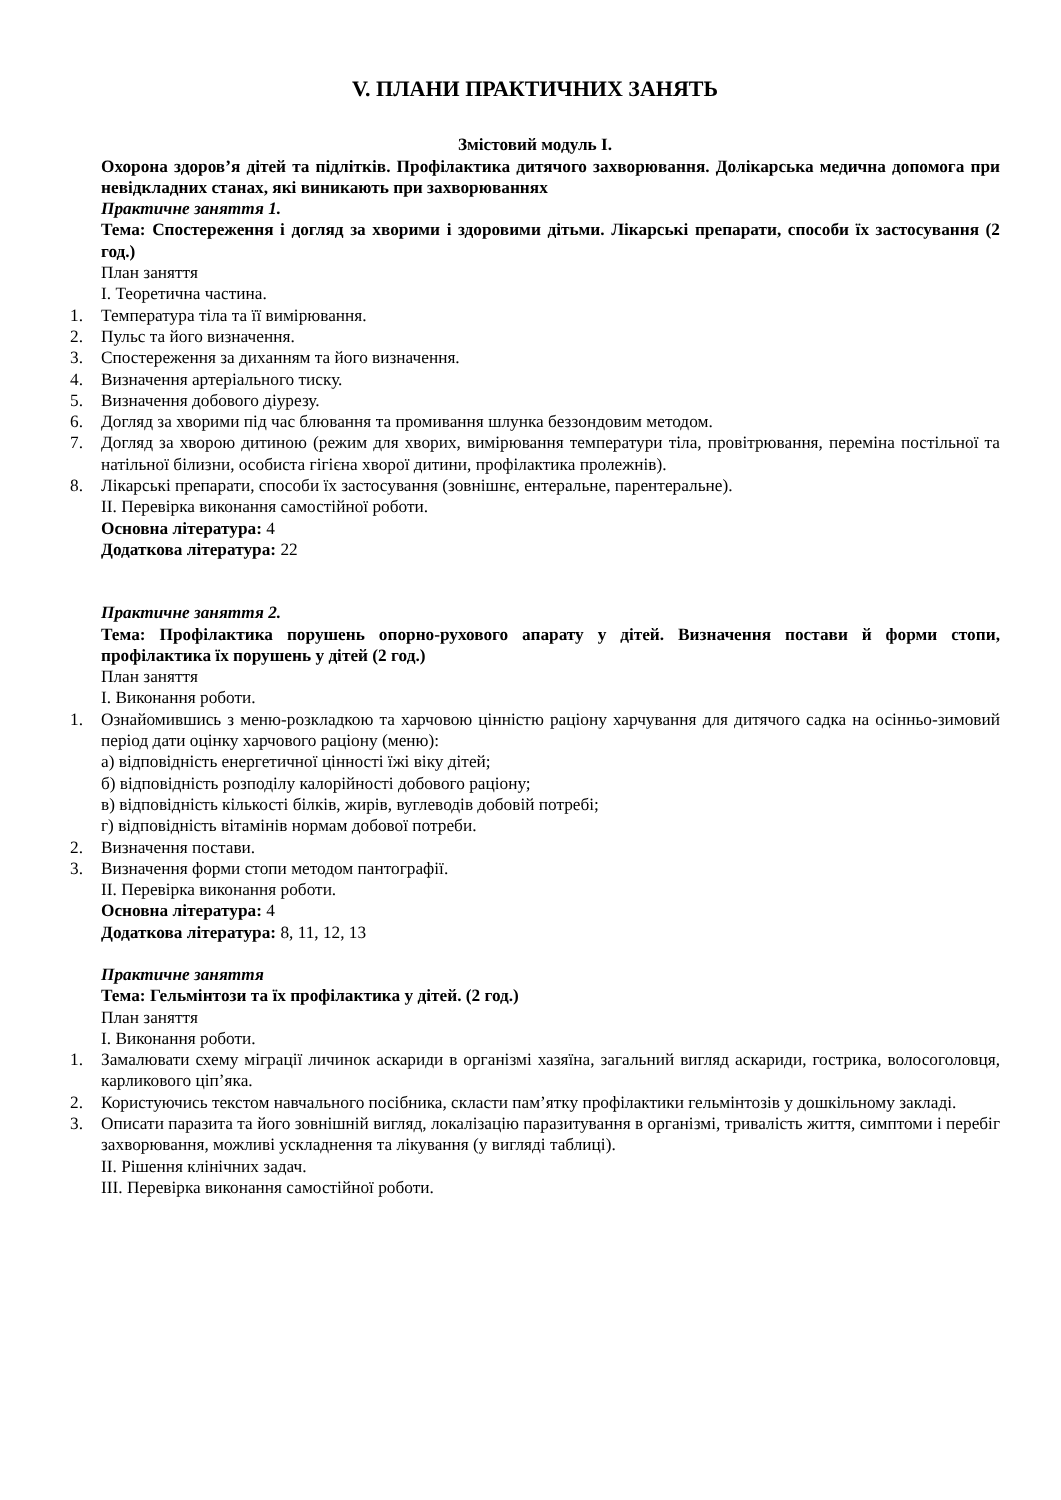V. ПЛАНИ ПРАКТИЧНИХ ЗАНЯТЬ
Змістовий модуль I.
Охорона здоров’я дітей та підлітків. Профілактика дитячого захворювання. Долікарська медична допомога при невідкладних станах, які виникають при захворюваннях
Практичне заняття 1.
Тема: Спостереження і догляд за хворими і здоровими дітьми. Лікарські препарати, способи їх застосування (2 год.)
План заняття
I. Теоретична частина.
1. Температура тіла та її вимірювання.
2. Пульс та його визначення.
3. Спостереження за диханням та його визначення.
4. Визначення артеріального тиску.
5. Визначення добового діурезу.
6. Догляд за хворими під час блювання та промивання шлунка беззондовим методом.
7. Догляд за хворою дитиною (режим для хворих, вимірювання температури тіла, провітрювання, переміна постільної та натільної білизни, особиста гігієна хворої дитини, профілактика пролежнів).
8. Лікарські препарати, способи їх застосування (зовнішнє, ентеральне, парентеральне).
II. Перевірка виконання самостійної роботи.
Основна література: 4
Додаткова література: 22
Практичне заняття 2.
Тема: Профілактика порушень опорно-рухового апарату у дітей. Визначення постави й форми стопи, профілактика їх порушень у дітей (2 год.)
План заняття
I. Виконання роботи.
1. Ознайомившись з меню-розкладкою та харчовою цінністю раціону харчування для дитячого садка на осінньо-зимовий період дати оцінку харчового раціону (меню):
а) відповідність енергетичної цінності їжі віку дітей;
б) відповідність розподілу калорійності добового раціону;
в) відповідність кількості білків, жирів, вуглеводів добовій потребі;
г) відповідність вітамінів нормам добової потреби.
2. Визначення постави.
3. Визначення форми стопи методом пантографії.
II. Перевірка виконання роботи.
Основна література: 4
Додаткова література: 8, 11, 12, 13
Практичне заняття
Тема: Гельмінтози та їх профілактика у дітей. (2 год.)
План заняття
I. Виконання роботи.
1. Замалювати схему міграції личинок аскариди в організмі хазяїна, загальний вигляд аскариди, гострика, волосоголовця, карликового ціп’яка.
2. Користуючись текстом навчального посібника, скласти пам’ятку профілактики гельмінтозів у дошкільному закладі.
3. Описати паразита та його зовнішній вигляд, локалізацію паразитування в організмі, тривалість життя, симптоми і перебіг захворювання, можливі ускладнення та лікування (у вигляді таблиці).
II. Рішення клінічних задач.
III. Перевірка виконання самостійної роботи.